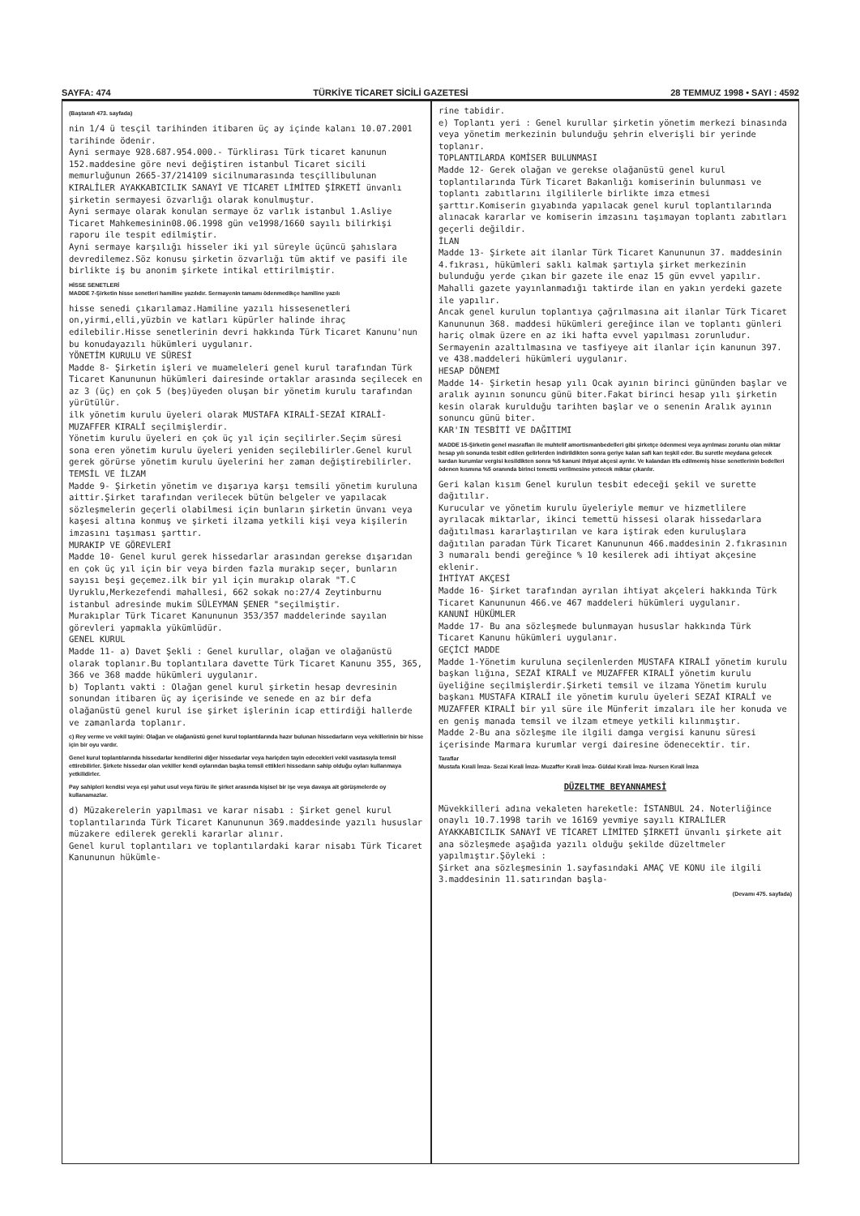SAYFA: 474 TÜRKİYE TİCARET SİCİLİ GAZETESİ 28 TEMMUZ 1998 • SAYI : 4592
(Baştarafı 473. sayfada)
nin 1/4 ü tesçil tarihinden itibaren üç ay içinde kalanı 10.07.2001 tarihinde ödenir.
Ayni sermaye 928.687.954.000.- Türklirası Türk ticaret kanunun 152.maddesine göre nevi değiştiren istanbul Ticaret sicili memurluğunun 2665-37/214109 sicilnumarasında tesçillibulunan KIRALİLER AYAKKABICILIK SANAYİ VE TİCARET LİMİTED ŞİRKETİ ünvanlı şirketin sermayesi özvarlığı olarak konulmuştur.
Ayni sermaye olarak konulan sermaye öz varlık istanbul 1.Asliye Ticaret Mahkemesinin08.06.1998 gün ve1998/1660 sayılı bilirkişi raporu ile tespit edilmiştir.
Ayni sermaye karşılığı hisseler iki yıl süreyle üçüncü şahıslara devredilemez.Söz konusu şirketin özvarlığı tüm aktif ve pasifi ile birlikte iş bu anonim şirkete intikal ettirilmiştir.
HİSSE SENETLERİ
MADDE 7-Şirketin hisse senetleri hamiline yazılıdır. Sermayenin tamamı ödenmedikçe hamiline yazılı
hisse senedi çıkarılamaz.Hamiline yazılı hissesenetleri on,yirmi,elli,yüzbin ve katları küpürler halinde ihraç edilebilir.Hisse senetlerinin devri hakkında Türk Ticaret Kanunu'nun bu konudayazılı hükümleri uygulanır.
YÖNETİM KURULU VE SÜRESİ
Madde 8- Şirketin işleri ve muameleleri genel kurul tarafından Türk Ticaret Kanununun hükümleri dairesinde ortaklar arasında seçilecek en az 3 (üç) en çok 5 (beş)üyeden oluşan bir yönetim kurulu tarafından yürütülür.
ilk yönetim kurulu üyeleri olarak MUSTAFA KIRALİ-SEZAİ KIRALİ-MUZAFFER KIRALİ seçilmişlerdir.
Yönetim kurulu üyeleri en çok üç yıl için seçilirler.Seçim süresi sona eren yönetim kurulu üyeleri yeniden seçilebilirler.Genel kurul gerek görürse yönetim kurulu üyelerini her zaman değiştirebilirler.
TEMSİL VE İLZAM
Madde 9- Şirketin yönetim ve dışarıya karşı temsili yönetim kuruluna aittir.Şirket tarafından verilecek bütün belgeler ve yapılacak sözleşmelerin geçerli olabilmesi için bunların şirketin ünvanı veya kaşesi altına konmuş ve şirketi ilzama yetkili kişi veya kişilerin imzasını taşıması şarttır.
MURAKIP VE GÖREVLERİ
Madde 10- Genel kurul gerek hissedarlar arasından gerekse dışarıdan en çok üç yıl için bir veya birden fazla murakıp seçer, bunların sayısı beşi geçemez.ilk bir yıl için murakıp olarak "T.C Uyruklu,Merkezefendi mahallesi, 662 sokak no:27/4 Zeytinburnu istanbul adresinde mukim SÜLEYMAN ŞENER "seçilmiştir.
Murakıplar Türk Ticaret Kanununun 353/357 maddelerinde sayılan görevleri yapmakla yükümlüdür.
GENEL KURUL
Madde 11- a) Davet Şekli : Genel kurullar, olağan ve olağanüstü olarak toplanır.Bu toplantılara davette Türk Ticaret Kanunu 355, 365, 366 ve 368 madde hükümleri uygulanır.
b) Toplantı vakti : Olağan genel kurul şirketin hesap devresinin sonundan itibaren üç ay içerisinde ve senede en az bir defa olağanüstü genel kurul ise şirket işlerinin icap ettirdiği hallerde ve zamanlarda toplanır.
c) Rey verme ve vekil tayini: Olağan ve olağanüstü genel kurul toplantılarında hazır bulunan hissedarların veya vekillerinin bir hisse için bir oyu vardır.
Genel kurul toplantılarında hissedarlar kendilerini diğer hissedarlar veya hariçden tayin edecekleri vekil vasıtasıyla temsil ettirebilirler. Şirkete hissedar olan vekiller kendi oylarından başka temsil ettikleri hissedarın sahip olduğu oyları kullanmaya yetkilidirler.
Pay sahipleri kendisi veya eşi yahut usul veya fürüu ile şirket arasında kişisel bir işe veya davaya ait görüşmelerde oy kullanamazlar.
d) Müzakerelerin yapılması ve karar nisabı : Şirket genel kurul toplantılarında Türk Ticaret Kanununun 369.maddesinde yazılı hususlar müzakere edilerek gerekli kararlar alınır.
Genel kurul toplantıları ve toplantılardaki karar nisabı Türk Ticaret Kanununun hükümle-
rine tabidir.
e) Toplantı yeri : Genel kurullar şirketin yönetim merkezi binasında veya yönetim merkezinin bulunduğu şehrin elverişli bir yerinde toplanır.
TOPLANTILARDA KOMİSER BULUNMASI
Madde 12- Gerek olağan ve gerekse olağanüstü genel kurul toplantılarında Türk Ticaret Bakanlığı komiserinin bulunması ve toplantı zabıtlarını ilgililerle birlikte imza etmesi şarttır.Komiserin gıyabında yapılacak genel kurul toplantılarında alınacak kararlar ve komiserin imzasını taşımayan toplantı zabıtları geçerli değildir.
İLAN
Madde 13- Şirkete ait ilanlar Türk Ticaret Kanununun 37. maddesinin 4.fıkrası, hükümleri saklı kalmak şartıyla şirket merkezinin bulunduğu yerde çıkan bir gazete ile enaz 15 gün evvel yapılır. Mahalli gazete yayınlanmadığı taktirde ilan en yakın yerdeki gazete ile yapılır.
Ancak genel kurulun toplantıya çağrılmasına ait ilanlar Türk Ticaret Kanununun 368. maddesi hükümleri gereğince ilan ve toplantı günleri hariç olmak üzere en az iki hafta evvel yapılması zorunludur.
Sermayenin azaltılmasına ve tasfiyeye ait ilanlar için kanunun 397. ve 438.maddeleri hükümleri uygulanır.
HESAP DÖNEMİ
Madde 14- Şirketin hesap yılı Ocak ayının birinci gününden başlar ve aralık ayının sonuncu günü biter.Fakat birinci hesap yılı şirketin kesin olarak kurulduğu tarihten başlar ve o senenin Aralık ayının sonuncu günü biter.
KAR'IN TESBİTİ VE DAĞITIMI
MADDE 15-Şirketin genel masrafları ile muhtelif amortismanbedelleri gibi şirketçe ödenmesi veya ayrılması zorunlu olan miktar hesap yılı sonunda tesbit edilen gelirlerden indirildikten sonra geriye kalan safi karı teşkil eder. Bu suretle meydana gelecek kardan kurumlar vergisi kesildikten sonra %5 kanuni ihtiyat akçesi ayrılır. Ve kalandan itfa edilmemiş hisse senetlerinin bedelleri ödenen kısmına %5 oranında birinci temettü verilmesine yetecek miktar çıkarılır.
Geri kalan kısım Genel kurulun tesbit edeceği şekil ve surette dağıtılır.
Kurucular ve yönetim kurulu üyeleriyle memur ve hizmetlilere ayrılacak miktarlar, ikinci temettü hissesi olarak hissedarlara dağıtılması kararlaştırılan ve kara iştirak eden kuruluşlara dağıtılan paradan Türk Ticaret Kanununun 466.maddesinin 2.fıkrasının 3 numaralı bendi gereğince % 10 kesilerek adi ihtiyat akçesine eklenir.
İHTİYAT AKÇESİ
Madde 16- Şirket tarafından ayrılan ihtiyat akçeleri hakkında Türk Ticaret Kanununun 466.ve 467 maddeleri hükümleri uygulanır.
KANUNİ HÜKÜMLER
Madde 17- Bu ana sözleşmede bulunmayan hususlar hakkında Türk Ticaret Kanunu hükümleri uygulanır.
GEÇİCİ MADDE
Madde 1-Yönetim kuruluna seçilenlerden MUSTAFA KIRALİ yönetim kurulu başkan lığına, SEZAİ KIRALİ ve MUZAFFER KIRALİ yönetim kurulu üyeliğine seçilmişlerdir.Şirketi temsil ve ilzama Yönetim kurulu başkanı MUSTAFA KIRALİ ile yönetim kurulu üyeleri SEZAİ KIRALİ ve MUZAFFER KIRALİ bir yıl süre ile Münferit imzaları ile her konuda ve en geniş manada temsil ve ilzam etmeye yetkili kılınmıştır.
Madde 2-Bu ana sözleşme ile ilgili damga vergisi kanunu süresi içerisinde Marmara kurumlar vergi dairesine ödenecektir. tir.
Taraflar
Mustafa Kırali İmza- Sezai Kırali İmza- Muzaffer Kırali İmza- Güldal Kırali İmza- Nursen Kırali İmza
DÜZELTME BEYANNAMESİ
Müvekkilleri adına vekaleten hareketle: İSTANBUL 24. Noterliğince onaylı 10.7.1998 tarih ve 16169 yevmiye sayılı KIRALİLER AYAKKABICILIK SANAYİ VE TİCARET LİMİTED ŞİRKETİ ünvanlı şirkete ait ana sözleşmede aşağıda yazılı olduğu şekilde düzeltmeler yapılmıştır.Şöyleki :
Şirket ana sözleşmesinin 1.sayfasındaki AMAÇ VE KONU ile ilgili 3.maddesinin 11.satırından başla-
(Devamı 475. sayfada)